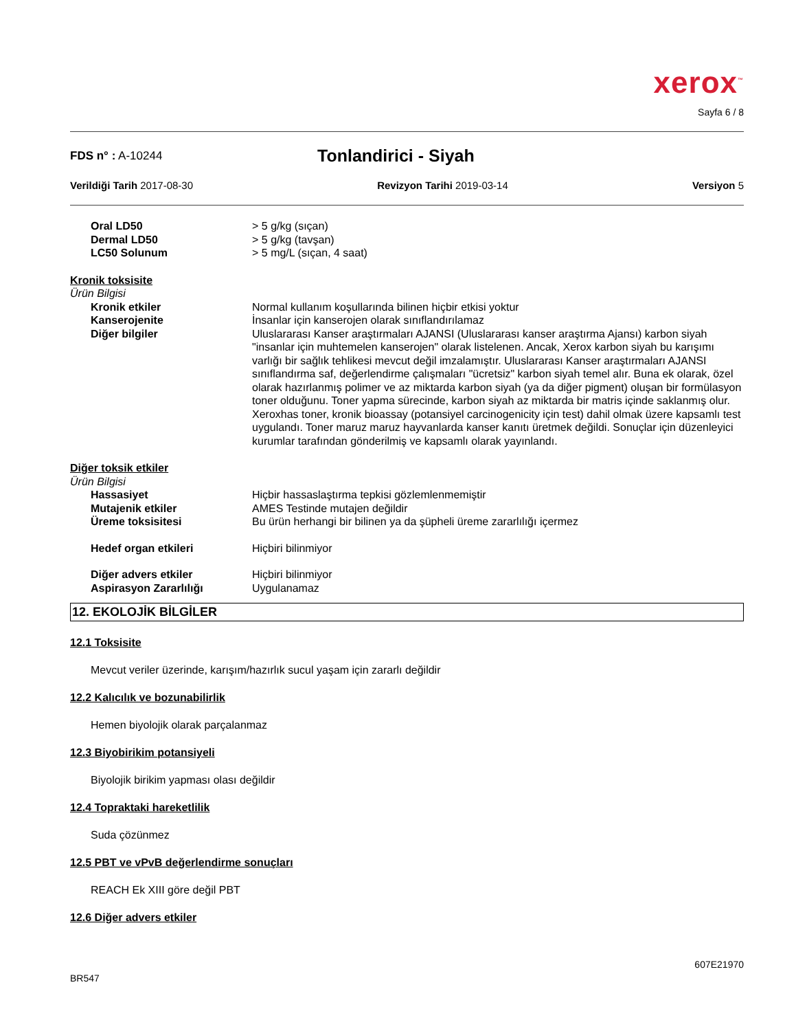xerox<sup>™</sup>
Sayfa 6 / 8
FDS n° : A-10244
Tonlandirici - Siyah
Verildiği Tarih 2017-08-30 Revizyon Tarihi 2019-03-14 Versiyon 5
Oral LD50 > 5 g/kg (sıçan)
Dermal LD50 > 5 g/kg (tavşan)
LC50 Solunum > 5 mg/L (sıçan, 4 saat)
Kronik toksisite
Ürün Bilgisi
Kronik etkiler Normal kullanım koşullarında bilinen hiçbir etkisi yoktur
Kanserojenite İnsanlar için kanserojen olarak sınıflandırılamaz
Diğer bilgiler Uluslararası Kanser araştırmaları AJANSI (Uluslararası kanser araştırma Ajansı) karbon siyah "insanlar için muhtemelen kanserojen" olarak listelenen. Ancak, Xerox karbon siyah bu karışımı varlığı bir sağlık tehlikesi mevcut değil imzalamıştır. Uluslararası Kanser araştırmaları AJANSI sınıflandırma saf, değerlendirme çalışmaları "ücretsiz" karbon siyah temel alır. Buna ek olarak, özel olarak hazırlanmış polimer ve az miktarda karbon siyah (ya da diğer pigment) oluşan bir formülasyon toner olduğunu. Toner yapma sürecinde, karbon siyah az miktarda bir matris içinde saklanmış olur. Xeroxhas toner, kronik bioassay (potansiyel carcinogenicity için test) dahil olmak üzere kapsamlı test uygulandı. Toner maruz maruz hayvanlarda kanser kanıtı üretmek değildi. Sonuçlar için düzenleyici kurumlar tarafından gönderilmiş ve kapsamlı olarak yayınlandı.
Diğer toksik etkiler
Ürün Bilgisi
Hassasiyet Hiçbir hassaslaştırma tepkisi gözlemlenmemiştir
Mutajenik etkiler AMES Testinde mutajen değildir
Üreme toksisitesi Bu ürün herhangi bir bilinen ya da şüpheli üreme zararlılığı içermez
Hedef organ etkileri Hiçbiri bilinmiyor
Diğer advers etkiler Hiçbiri bilinmiyor
Aspirasyon Zararlılığı Uygulanamaz
12. EKOLOJİK BİLGİLER
12.1 Toksisite
Mevcut veriler üzerinde, karışım/hazırlık sucul yaşam için zararlı değildir
12.2 Kalıcılık ve bozunabilirlik
Hemen biyolojik olarak parçalanmaz
12.3 Biyobirikim potansiyeli
Biyolojik birikim yapması olası değildir
12.4 Topraktaki hareketlilik
Suda çözünmez
12.5 PBT ve vPvB değerlendirme sonuçları
REACH Ek XIII göre değil PBT
12.6 Diğer advers etkiler
607E21970
BR547